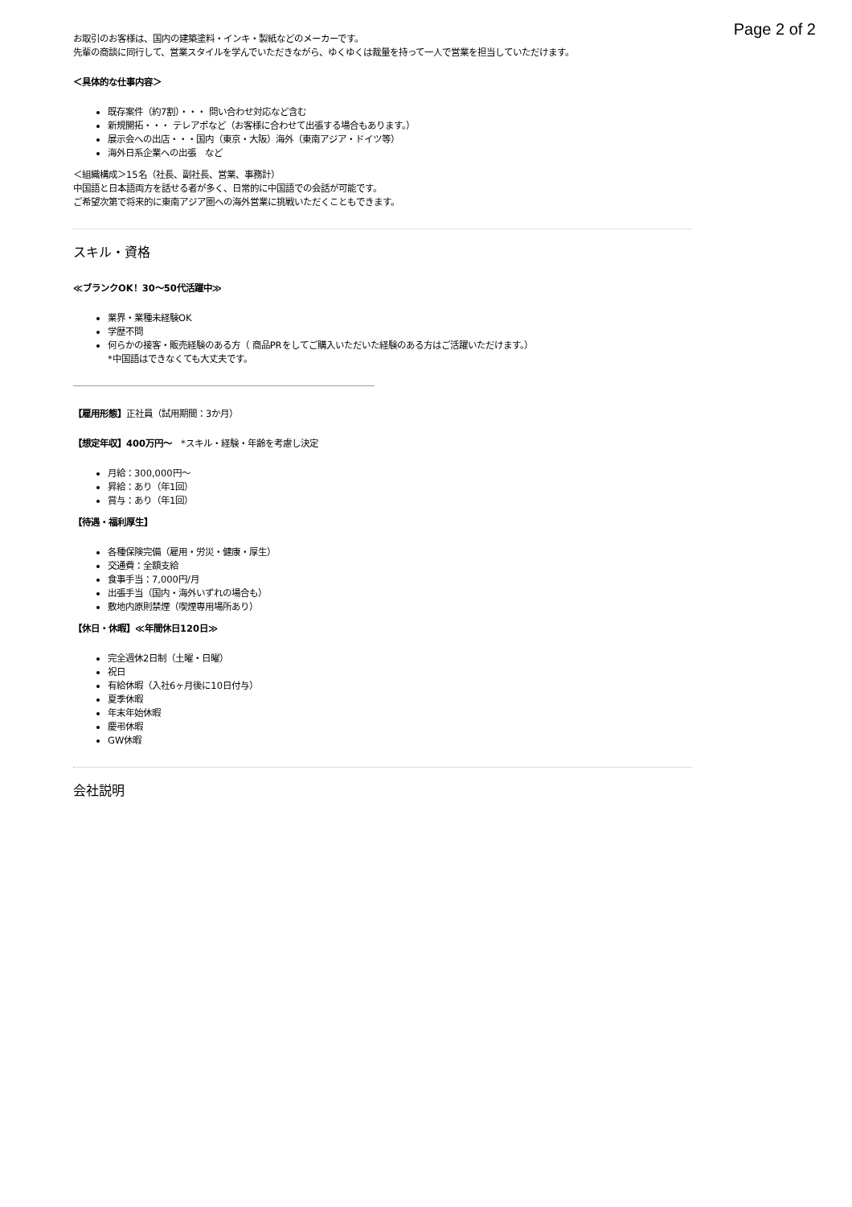Page 2 of 2
お取引のお客様は、国内の建築塗料・インキ・製紙などのメーカーです。
先輩の商談に同行して、営業スタイルを学んでいただきながら、ゆくゆくは裁量を持って一人で営業を担当していただけます。
＜具体的な仕事内容＞
既存案件（約7割）・・・ 問い合わせ対応など含む
新規開拓・・・ テレアポなど（お客様に合わせて出張する場合もあります。）
展示会への出店・・・国内（東京・大阪）海外（東南アジア・ドイツ等）
海外日系企業への出張　など
＜組織構成＞15名（社長、副社長、営業、事務計）
中国語と日本語両方を話せる者が多く、日常的に中国語での会話が可能です。
ご希望次第で将来的に東南アジア圏への海外営業に挑戦いただくこともできます。
スキル・資格
≪ブランクOK！30～50代活躍中≫
業界・業種未経験OK
学歴不問
何らかの接客・販売経験のある方（ 商品PRをしてご購入いただいた経験のある方はご活躍いただけます。）
*中国語はできなくても大丈夫です。
【雇用形態】正社員（試用期間：3か月）
【想定年収】400万円～　*スキル・経験・年齢を考慮し決定
月給：300,000円～
昇給：あり（年1回）
賞与：あり（年1回）
【待遇・福利厚生】
各種保険完備（雇用・労災・健康・厚生）
交通費：全額支給
食事手当：7,000円/月
出張手当（国内・海外いずれの場合も）
敷地内原則禁煙（喫煙専用場所あり）
【休日・休暇】≪年間休日120日≫
完全週休2日制（土曜・日曜）
祝日
有給休暇（入社6ヶ月後に10日付与）
夏季休暇
年末年始休暇
慶弔休暇
GW休暇
会社説明